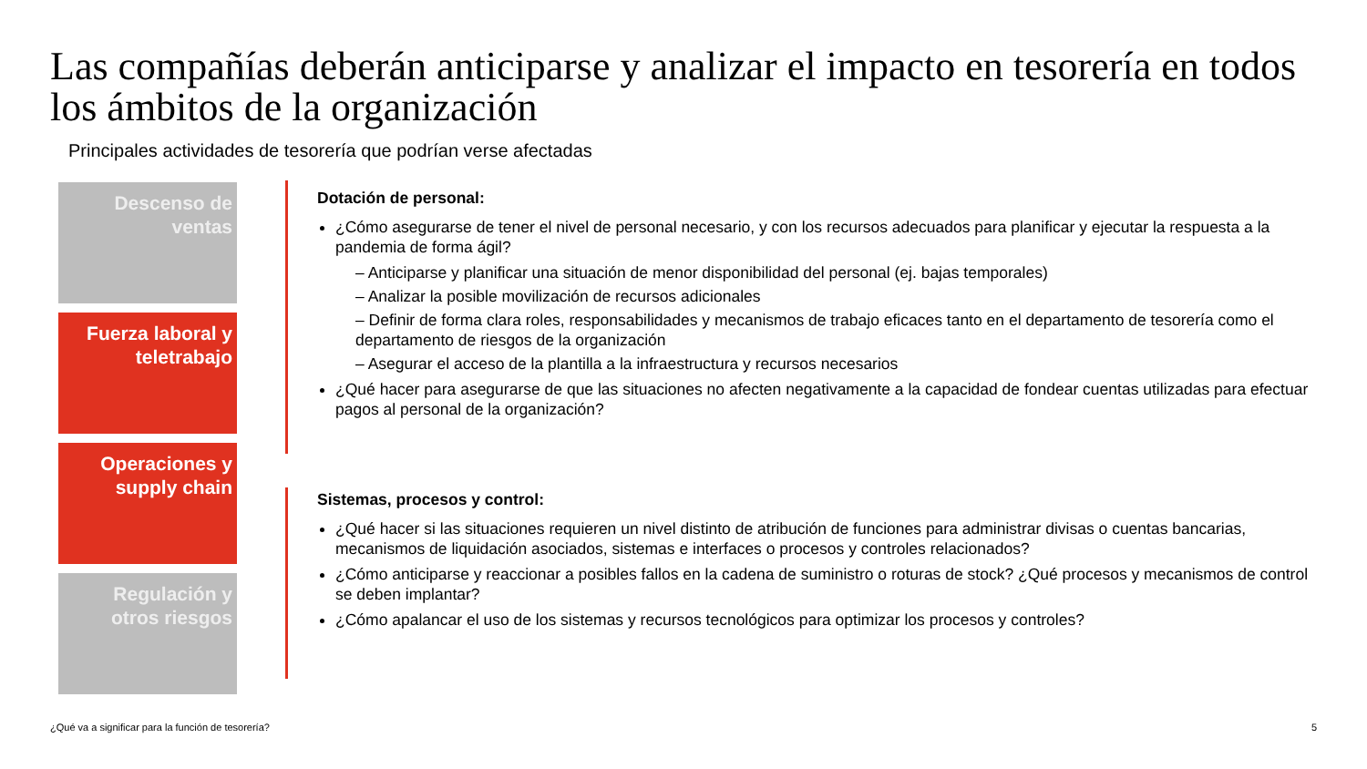Las compañías deberán anticiparse y analizar el impacto en tesorería en todos los ámbitos de la organización
Principales actividades de tesorería que podrían verse afectadas
Descenso de
ventas
Fuerza laboral y
teletrabajo
Operaciones y
supply chain
Regulación y
otros riesgos
Dotación de personal:
¿Cómo asegurarse de tener el nivel de personal necesario, y con los recursos adecuados para planificar y ejecutar la respuesta a la pandemia de forma ágil?
– Anticiparse y planificar una situación de menor disponibilidad del personal (ej. bajas temporales)
– Analizar la posible movilización de recursos adicionales
– Definir de forma clara roles, responsabilidades y mecanismos de trabajo eficaces tanto en el departamento de tesorería como el departamento de riesgos de la organización
– Asegurar el acceso de la plantilla a la infraestructura y recursos necesarios
¿Qué hacer para asegurarse de que las situaciones no afecten negativamente a la capacidad de fondear cuentas utilizadas para efectuar pagos al personal de la organización?
Sistemas, procesos y control:
¿Qué hacer si las situaciones requieren un nivel distinto de atribución de funciones para administrar divisas o cuentas bancarias, mecanismos de liquidación asociados, sistemas e interfaces o procesos y controles relacionados?
¿Cómo anticiparse y reaccionar a posibles fallos en la cadena de suministro o roturas de stock? ¿Qué procesos y mecanismos de control se deben implantar?
¿Cómo apalancar el uso de los sistemas y recursos tecnológicos para optimizar los procesos y controles?
¿Qué va a significar para la función de tesorería? 5